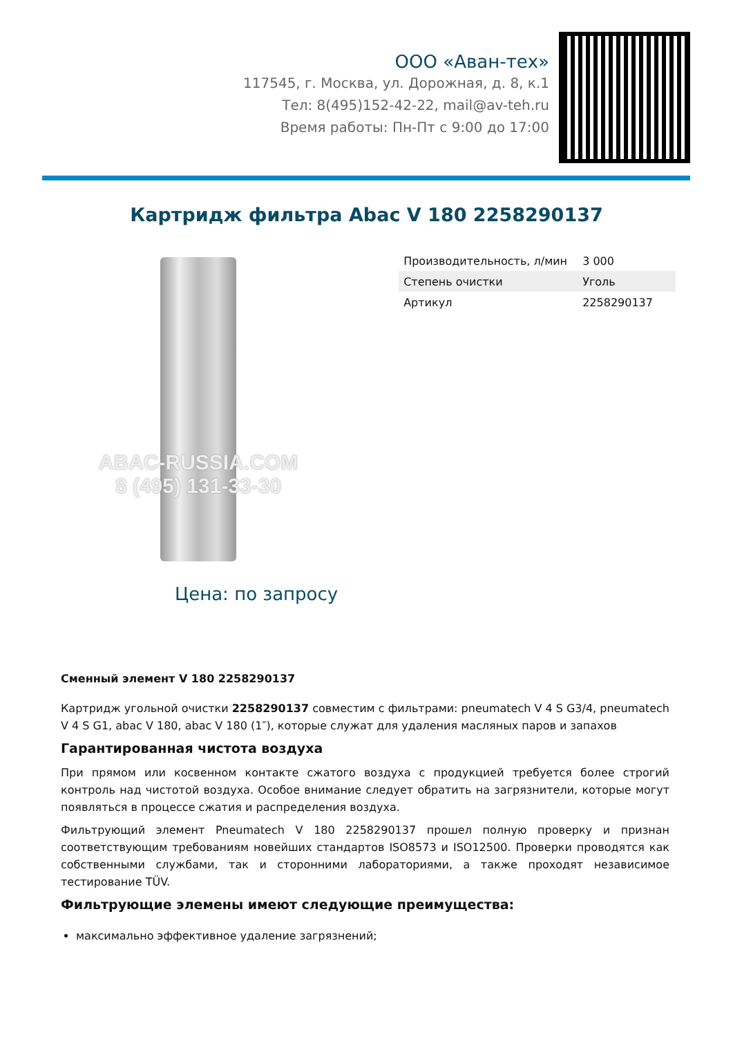ООО «Аван-тех»
117545, г. Москва, ул. Дорожная, д. 8, к.1
Тел: 8(495)152-42-22, mail@av-teh.ru
Время работы: Пн-Пт с 9:00 до 17:00
Картридж фильтра Abac V 180 2258290137
ABAC-RUSSIA.COM
8 (495) 131-33-30
Цена: по запросу
| Производительность, л/мин | 3 000 |
| Степень очистки | Уголь |
| Артикул | 2258290137 |
Сменный элемент V 180 2258290137
Картридж угольной очистки 2258290137 совместим с фильтрами: pneumatech V 4 S G3/4, pneumatech V 4 S G1, abac V 180, abac V 180 (1″), которые служат для удаления масляных паров и запахов
Гарантированная чистота воздуха
При прямом или косвенном контакте сжатого воздуха с продукцией требуется более строгий контроль над чистотой воздуха. Особое внимание следует обратить на загрязнители, которые могут появляться в процессе сжатия и распределения воздуха.
Фильтрующий элемент Pneumatech V 180 2258290137 прошел полную проверку и признан соответствующим требованиям новейших стандартов ISO8573 и ISO12500. Проверки проводятся как собственными службами, так и сторонними лабораториями, а также проходят независимое тестирование TÜV.
Фильтрующие элемены имеют следующие преимущества:
максимально эффективное удаление загрязнений;